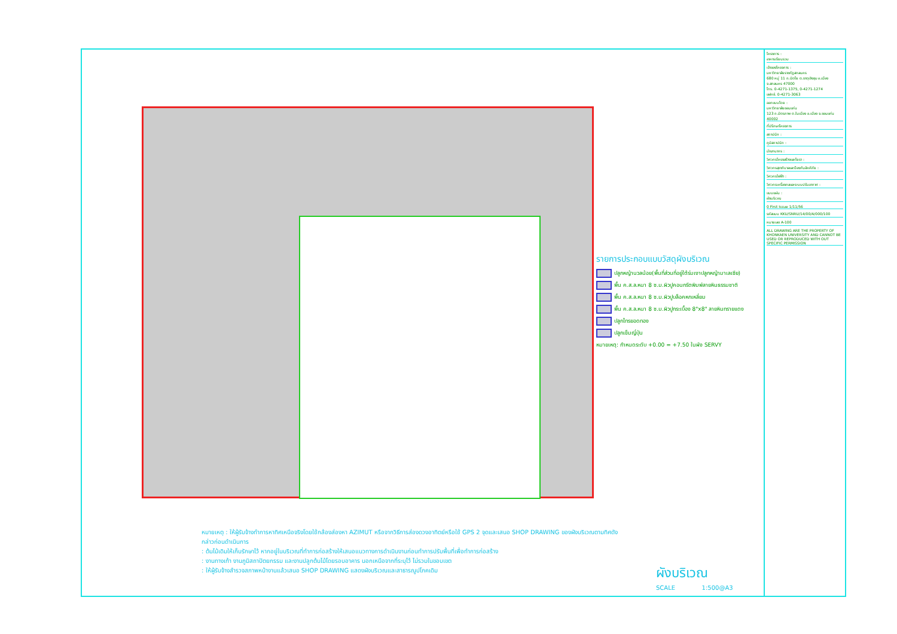รายการประกอบแบบวัสดุผังบริเวณ
ปลูกหญ้านวลน้อย(พื้นที่ส่วนที่อยู่ใต้ร่มเงาปลูกหญ้ามาเลเซีย)
พื้น ค.ส.ล.หนา 8 ซ.ม.ผิวปูคอนกรีตพิมพ์ลายหินธรรมชาติ
พื้น ค.ส.ล.หนา 8 ซ.ม.ผิวปูบล็อคหกเหลี่ยม
พื้น ค.ส.ล.หนา 8 ซ.ม.ผิวปูกระเบื้อง 8"x8" ลายหินทรายแดง
ปลูกไทรยอดทอง
ปลูกเข็มญี่ปุ่น
หมายเหตุ: กำหนดระดับ +0.00 = +7.50 ในผัง SERVY
หมายเหตุ : ให้ผู้รับจ้างทำการหาทิศเหนือจริงโดยใช้กล้องส่องหา AZIMUT หรือจากวิธีการส่องดวงอาทิตย์หรือใช้ GPS 2 จุดและเสนอ SHOP DRAWING ของผังบริเวณตามทิศดังกล่าวก่อนดำเนินการ
: ต้นไม้เดิมให้เก็บรักษาไว้ หากอยู่ในบริเวณที่ทำการก่อสร้างให้เสนอแนวทางการดำเนินงานก่อนทำการปรับพื้นที่เพื่อทำการก่อสร้าง
: งานทางเท้า งานภูมิสถาปัตยกรรม และงานปลูกต้นไม้โดยรอบอาคาร นอกเหนือจากที่ระบุไว้ ไม่รวมในขอบเขต
: ให้ผู้รับจ้างสำรวจสภาพหน้างานแล้วเสนอ SHOP DRAWING แสดงผังบริเวณและสาธารณูปโภคเดิม
ผังบริเวณ
SCALE 1:500@A3
โครงการ :
อาคารเรียนรวม
เจ้าของโครงการ :
มหาวิทยาลัยราชภัฏสกลนคร
680 หมู่ 11 ถ.นิตโย ต.ธาตุเชิงชุม อ.เมือง จ.สกลนคร 47000
โทร. 0-4271-1375, 0-4271-1274
แฟกซ์. 0-4271-3063
ออกแบบโดย :
มหาวิทยาลัยขอนแก่น
123 ถ.มิตรภาพ ต.ในเมือง อ.เมือง จ.ขอนแก่น 40002
ที่ปรึกษาโครงการ
สถาปนิก :
ภูมิสถาปนิก :
มัณฑนากร :
วิศวกรโครงสร้างและโยธา :
วิศวกรสุขาภิบาลและป้องกันอัคคีภัย :
วิศวกรไฟฟ้า :
วิศวกรเครื่องกลและระบบปรับอากาศ :
แบบแผ่น :
ผังบริเวณ
0 First Issue 1/11/56
รหัสแบบ KKU/SNRU/14/00/A/000/100
หมายเลข A-100
ALL DRAWING ARE THE PROPERTY OF KHONKAEN UNIVERSITY AND CANNOT BE USED OR REPRODUCED WITH OUT SPECIFIC PERMISSION